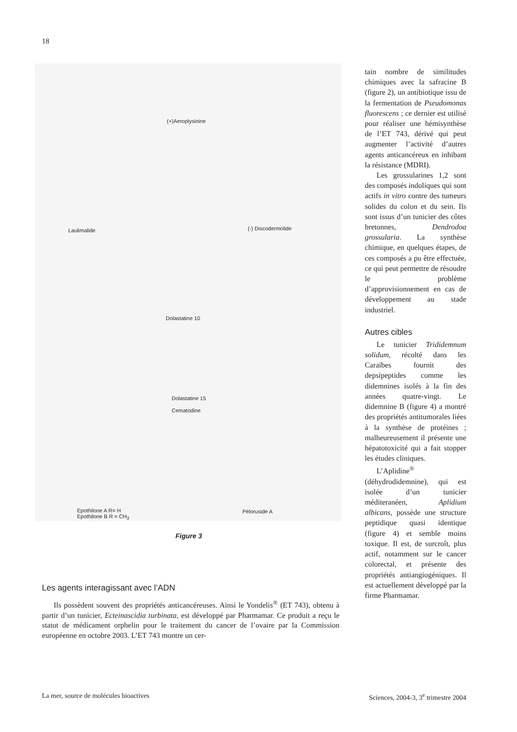18
(+)Aeroplysinine
Laulimalide (-) Discodermolide
Dolastatine 10
Dolastatine 15
Cematodine
Epothilone A R= H
Epothilone B R = CH<sub>3</sub>
Péloruside A
Figure 3
Les agents interagissant avec l’ADN
Ils possèdent souvent des propriétés anticancéreuses. Ainsi le Yondelis<sup>®</sup> (ET 743), obtenu à partir d’un tunicier, Ecteinascidia turbinata, est développé par Pharmamar. Ce produit a reçu le statut de médicament orphelin pour le traitement du cancer de l’ovaire par la Commission européenne en octobre 2003. L’ET 743 montre un cer-
tain nombre de similitudes chimiques avec la safracine B (figure 2), un antibiotique issu de la fermentation de Pseudomonas fluorescens ; ce dernier est utilisé pour réaliser une hémisynthèse de l’ET 743, dérivé qui peut augmenter l’activité d’autres agents anticancéreux en inhibant la résistance (MDRI).
Les grossularines 1,2 sont des composés indoliques qui sont actifs in vitro contre des tumeurs solides du colon et du sein. Ils sont issus d’un tunicier des côtes bretonnes, Dendrodoa grossularia. La synthèse chimique, en quelques étapes, de ces composés a pu être effectuée, ce qui peut permettre de résoudre le problème d’approvisionnement en cas de développement au stade industriel.
Autres cibles
Le tunicier Trididemnum solidum, récolté dans les Caraïbes fournit des depsipeptides comme les didemnines isolés à la fin des années quatre-vingt. Le didemnine B (figure 4) a montré des propriétés antitumorales liées à la synthèse de protéines ; malheureusement il présente une hépatotoxicité qui a fait stopper les études cliniques.
L’Aplidine<sup>®</sup> (déhydrodidemnine), qui est isolée d’un tunicier méditeranéen, Aplidium albicans, possède une structure peptidique quasi identique (figure 4) et semble moins toxique. Il est, de surcroît, plus actif, notamment sur le cancer colorectal, et présente des propriétés antiangiogéniques. Il est actuellement développé par la firme Pharmamar.
La mer, source de molécules bioactives
Sciences, 2004-3, 3<sup>e</sup> trimestre 2004